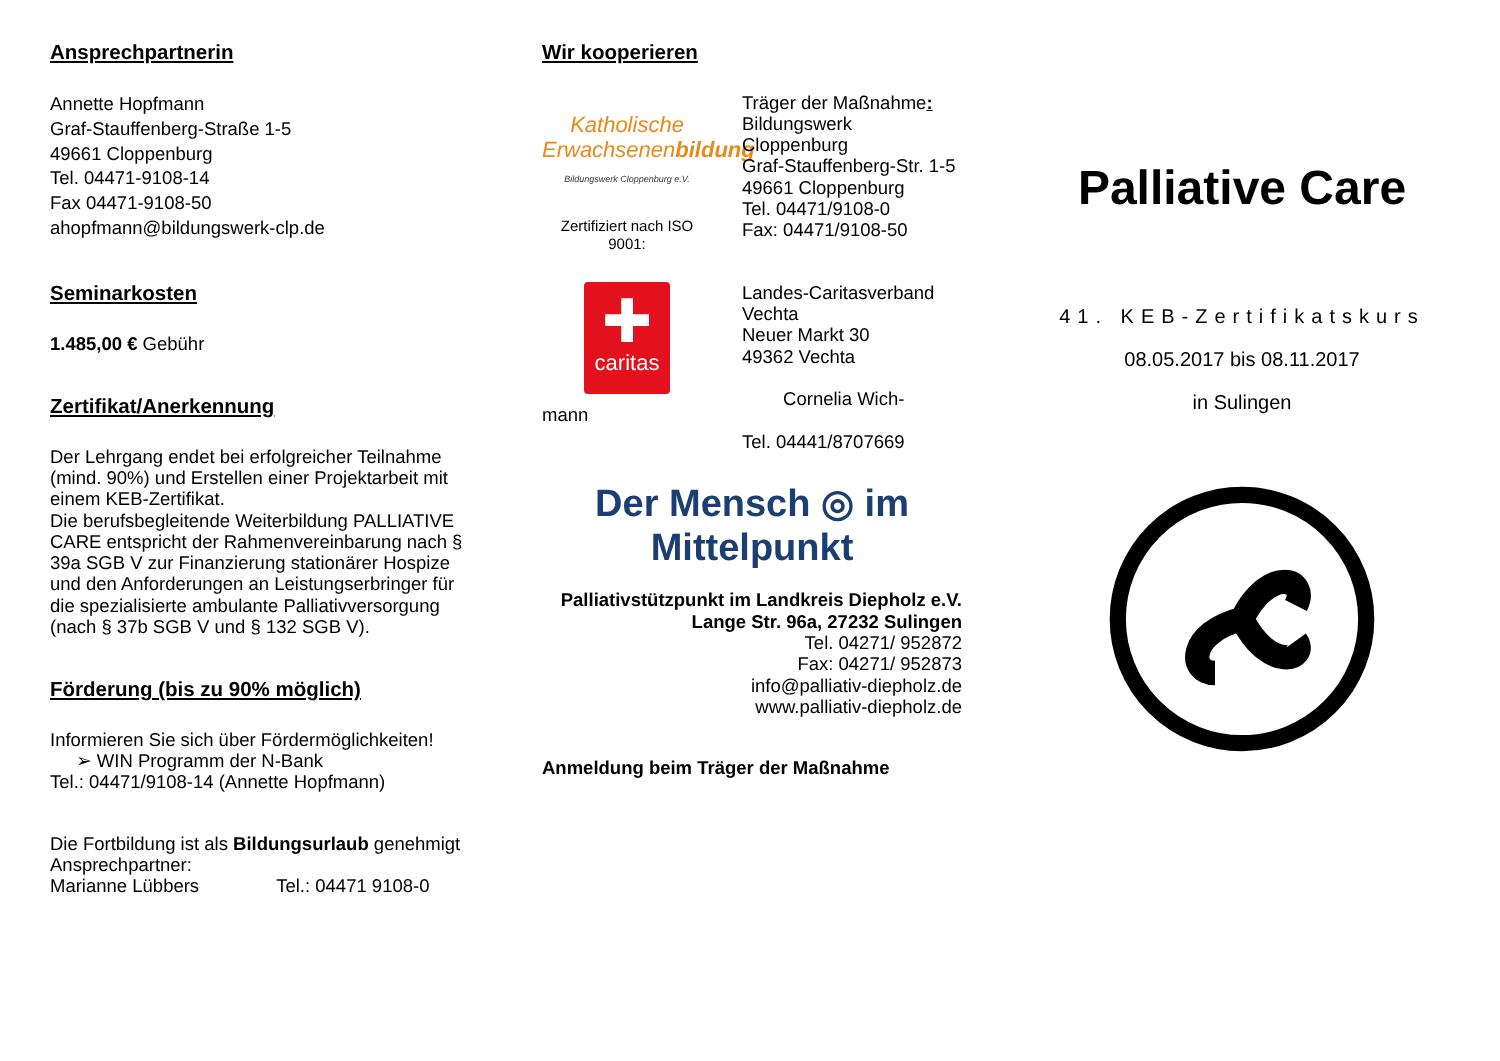Ansprechpartnerin
Annette Hopfmann
Graf-Stauffenberg-Straße 1-5
49661 Cloppenburg
Tel. 04471-9108-14
Fax 04471-9108-50
ahopfmann@bildungswerk-clp.de
Seminarkosten
1.485,00 € Gebühr
Zertifikat/Anerkennung
Der Lehrgang endet bei erfolgreicher Teilnahme (mind. 90%) und Erstellen einer Projektarbeit mit einem KEB-Zertifikat.
Die berufsbegleitende Weiterbildung PALLIATIVE CARE entspricht der Rahmenvereinbarung nach § 39a SGB V zur Finanzierung stationärer Hospize und den Anforderungen an Leistungserbringer für die spezialisierte ambulante Palliativversorgung (nach § 37b SGB V und § 132 SGB V).
Förderung (bis zu 90% möglich)
Informieren Sie sich über Fördermöglichkeiten!
➢ WIN Programm der N-Bank
Tel.: 04471/9108-14 (Annette Hopfmann)
Die Fortbildung ist als Bildungsurlaub genehmigt
Ansprechpartner:
Marianne Lübbers Tel.: 04471 9108-0
Wir kooperieren
Katholische Erwachsenenbildung
Bildungswerk Cloppenburg e.V.
Zertifiziert nach ISO 9001:
Träger der Maßnahme:
Bildungswerk Cloppenburg
Graf-Stauffenberg-Str. 1-5
49661 Cloppenburg
Tel. 04471/9108-0
Fax: 04471/9108-50
✚
caritas
mann
Landes-Caritasverband
Vechta
Neuer Markt 30
49362 Vechta
Cornelia Wich-
Tel. 04441/8707669
Der Mensch ◎ im Mittelpunkt
Palliativstützpunkt im Landkreis Diepholz e.V.
Lange Str. 96a, 27232 Sulingen
Tel. 04271/ 952872
Fax: 04271/ 952873
info@palliativ-diepholz.de
www.palliativ-diepholz.de
Anmeldung beim Träger der Maßnahme
Palliative Care
41. KEB-Zertifikatskurs
08.05.2017 bis 08.11.2017
in Sulingen